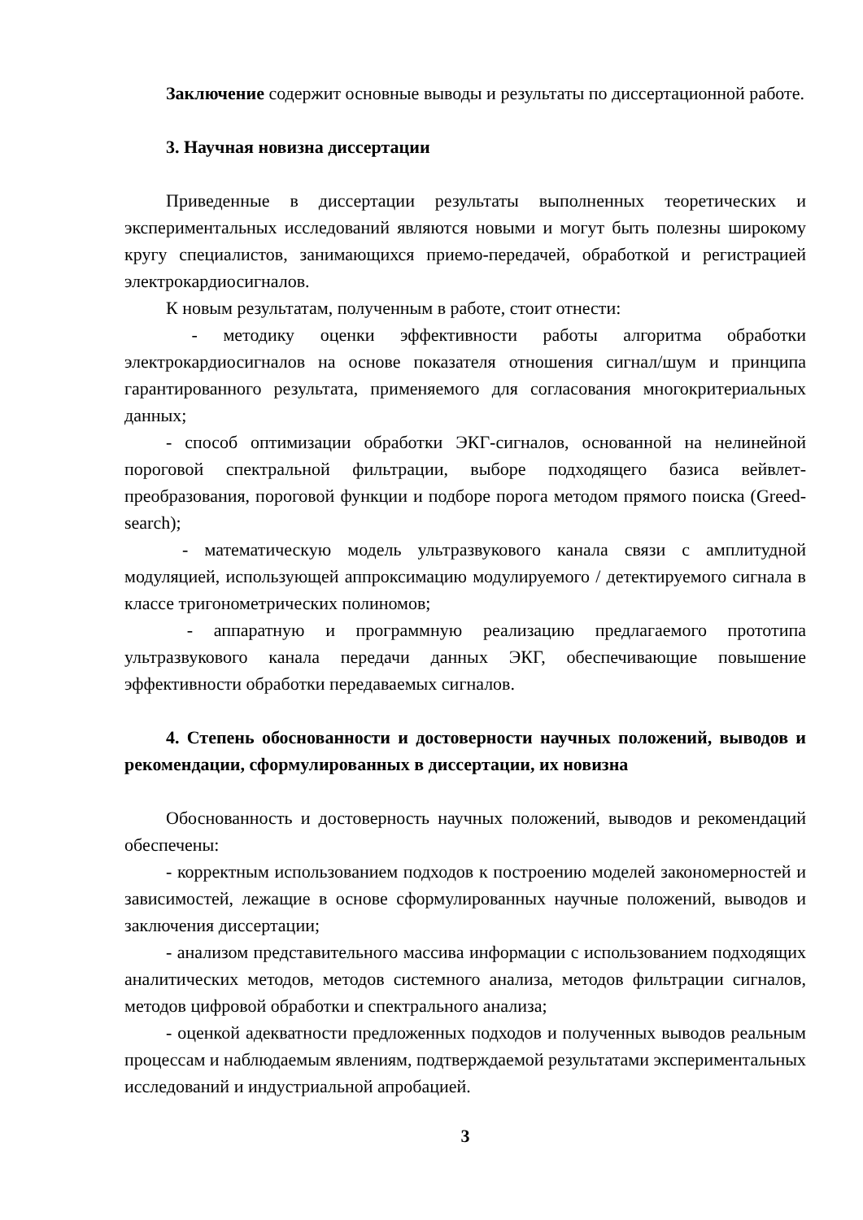Заключение содержит основные выводы и результаты по диссертационной работе.
3. Научная новизна диссертации
Приведенные в диссертации результаты выполненных теоретических и экспериментальных исследований являются новыми и могут быть полезны широкому кругу специалистов, занимающихся приемо-передачей, обработкой и регистрацией электрокардиосигналов.
К новым результатам, полученным в работе, стоит отнести:
- методику оценки эффективности работы алгоритма обработки электрокардиосигналов на основе показателя отношения сигнал/шум и принципа гарантированного результата, применяемого для согласования многокритериальных данных;
- способ оптимизации обработки ЭКГ-сигналов, основанной на нелинейной пороговой спектральной фильтрации, выборе подходящего базиса вейвлет-преобразования, пороговой функции и подборе порога методом прямого поиска (Greed-search);
- математическую модель ультразвукового канала связи с амплитудной модуляцией, использующей аппроксимацию модулируемого / детектируемого сигнала в классе тригонометрических полиномов;
- аппаратную и программную реализацию предлагаемого прототипа ультразвукового канала передачи данных ЭКГ, обеспечивающие повышение эффективности обработки передаваемых сигналов.
4. Степень обоснованности и достоверности научных положений, выводов и рекомендации, сформулированных в диссертации, их новизна
Обоснованность и достоверность научных положений, выводов и рекомендаций обеспечены:
- корректным использованием подходов к построению моделей закономерностей и зависимостей, лежащие в основе сформулированных научные положений, выводов и заключения диссертации;
- анализом представительного массива информации с использованием подходящих аналитических методов, методов системного анализа, методов фильтрации сигналов, методов цифровой обработки и спектрального анализа;
- оценкой адекватности предложенных подходов и полученных выводов реальным процессам и наблюдаемым явлениям, подтверждаемой результатами экспериментальных исследований и индустриальной апробацией.
3